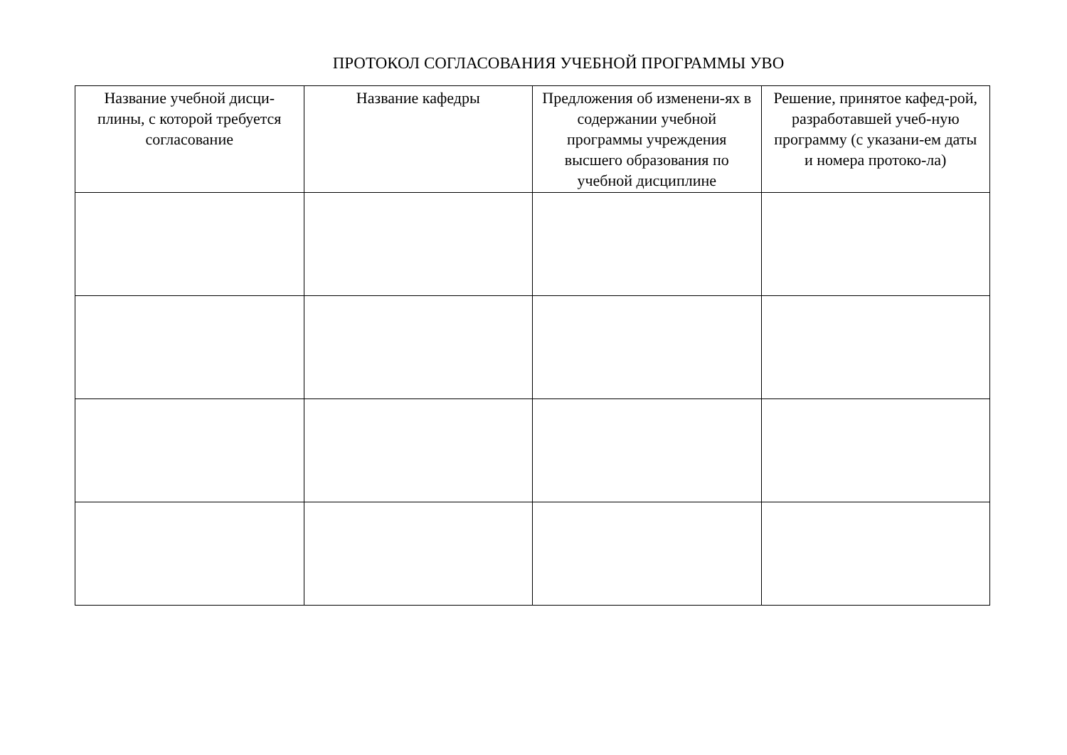ПРОТОКОЛ СОГЛАСОВАНИЯ УЧЕБНОЙ ПРОГРАММЫ УВО
| Название учебной дисци-плины, с которой требуется согласование | Название кафедры | Предложения об изменени-ях в содержании учебной программы учреждения высшего образования по учебной дисциплине | Решение, принятое кафед-рой, разработавшей учеб-ную программу (с указани-ем даты и номера протоко-ла) |
| --- | --- | --- | --- |